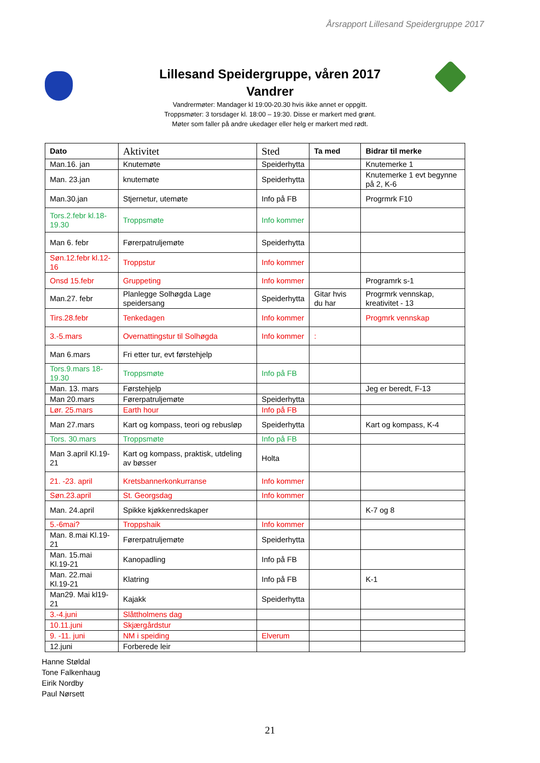Årsrapport Lillesand Speidergruppe 2017
Lillesand Speidergruppe, våren 2017
Vandrer
Vandrermøter: Mandager kl 19:00-20.30 hvis ikke annet er oppgitt.
Troppsmøter: 3 torsdager kl. 18:00 – 19:30. Disse er markert med grønt.
Møter som faller på andre ukedager eller helg er markert med rødt.
| Dato | Aktivitet | Sted | Ta med | Bidrar til merke |
| --- | --- | --- | --- | --- |
| Man.16. jan | Knutemøte | Speiderhytta | | Knutemerke 1 |
| Man. 23.jan | knutemøte | Speiderhytta | | Knutemerke 1 evt begynne på 2, K-6 |
| Man.30.jan | Stjernetur, utemøte | Info på FB | | Progrmrk F10 |
| Tors.2.febr kl.18-19.30 | Troppsmøte | Info kommer | | |
| Man 6. febr | Førerpatruljemøte | Speiderhytta | | |
| Søn.12.febr kl.12-16 | Troppstur | Info kommer | | |
| Onsd 15.febr | Gruppeting | Info kommer | | Programrk s-1 |
| Man.27. febr | Planlegge Solhøgda Lage speidersang | Speiderhytta | Gitar hvis du har | Progrmrk vennskap, kreativitet - 13 |
| Tirs.28.febr | Tenkedagen | Info kommer | | Progmrk vennskap |
| 3.-5.mars | Overnattingstur til Solhøgda | Info kommer | : | |
| Man 6.mars | Fri etter tur, evt førstehjelp | | | |
| Tors.9.mars 18-19.30 | Troppsmøte | Info på FB | | |
| Man. 13. mars | Førstehjelp | | | Jeg er beredt, F-13 |
| Man 20.mars | Førerpatruljemøte | Speiderhytta | | |
| Lør. 25.mars | Earth hour | Info på FB | | |
| Man 27.mars | Kart og kompass, teori og rebusløp | Speiderhytta | | Kart og kompass, K-4 |
| Tors. 30.mars | Troppsmøte | Info på FB | | |
| Man 3.april Kl.19-21 | Kart og kompass, praktisk, utdeling av bøsser | Holta | | |
| 21. -23. april | Kretsbannerkonkurranse | Info kommer | | |
| Søn.23.april | St. Georgsdag | Info kommer | | |
| Man. 24.april | Spikke kjøkkenredskaper | | | K-7 og 8 |
| 5.-6mai? | Troppshaik | Info kommer | | |
| Man. 8.mai Kl.19-21 | Førerpatruljemøte | Speiderhytta | | |
| Man. 15.mai Kl.19-21 | Kanopadling | Info på FB | | |
| Man. 22.mai Kl.19-21 | Klatring | Info på FB | | K-1 |
| Man29. Mai kl19-21 | Kajakk | Speiderhytta | | |
| 3.-4.juni | Slåttholmens dag | | | |
| 10.11.juni | Skjærgårdstur | | | |
| 9. -11. juni | NM i speiding | Elverum | | |
| 12.juni | Forberede leir | | | |
Hanne Støldal
Tone Falkenhaug
Eirik Nordby
Paul Nørsett
21